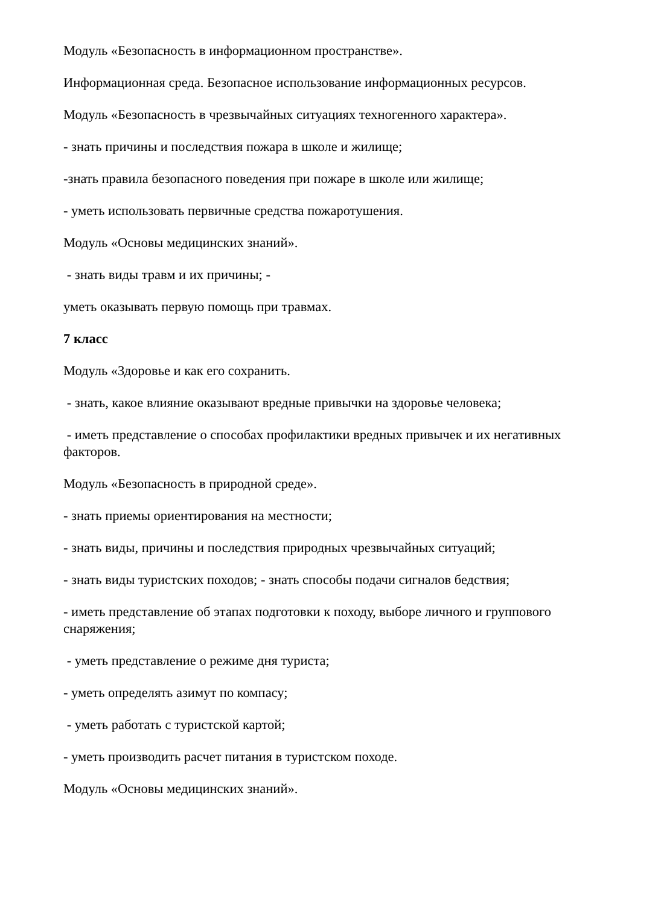Модуль «Безопасность в информационном пространстве».
Информационная среда. Безопасное использование информационных ресурсов.
Модуль «Безопасность в чрезвычайных ситуациях техногенного характера».
- знать причины и последствия пожара в школе и жилище;
-знать правила безопасного поведения при пожаре в школе или жилище;
- уметь использовать первичные средства пожаротушения.
Модуль «Основы медицинских знаний».
- знать виды травм и их причины; -
уметь оказывать первую помощь при травмах.
7 класс
Модуль «Здоровье и как его сохранить.
- знать, какое влияние оказывают вредные привычки на здоровье человека;
- иметь представление о способах профилактики вредных привычек и их негативных факторов.
Модуль «Безопасность в природной среде».
- знать приемы ориентирования на местности;
- знать виды, причины и последствия природных чрезвычайных ситуаций;
- знать виды туристских походов; - знать способы подачи сигналов бедствия;
- иметь представление об этапах подготовки к походу, выборе личного и группового снаряжения;
- уметь представление о режиме дня туриста;
- уметь определять азимут по компасу;
- уметь работать с туристской картой;
- уметь производить расчет питания в туристском походе.
Модуль «Основы медицинских знаний».